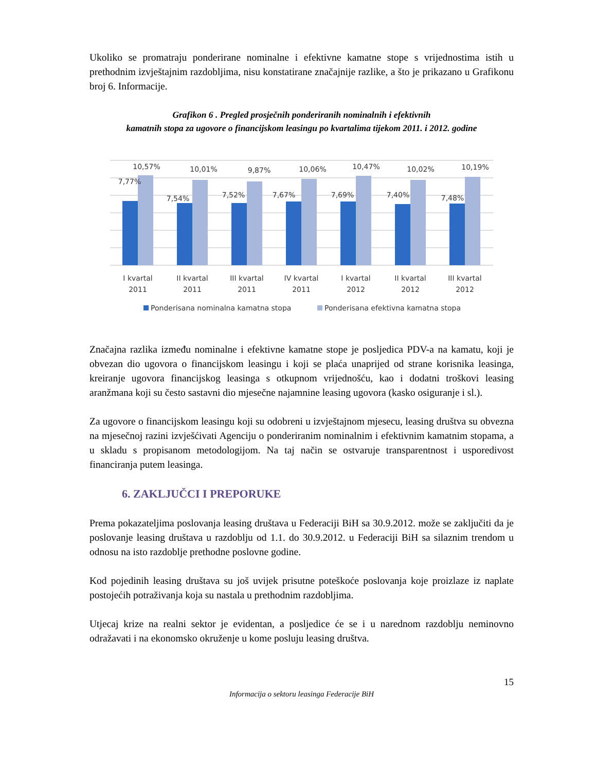Ukoliko se promatraju ponderirane nominalne i efektivne kamatne stope s vrijednostima istih u prethodnim izvještajnim razdobljima, nisu konstatirane značajnije razlike, a što je prikazano u Grafikonu broj 6. Informacije.
Grafikon 6 . Pregled prosječnih ponderiranih nominalnih i efektivnih
kamatnih stopa za ugovore o financijskom leasingu po kvartalima tijekom 2011. i 2012. godine
7,77%
10,57%
I kvartal
2011
7,54%
10,01%
II kvartal
2011
7,52%
9,87%
III kvartal
2011
7,67%
10,06%
IV kvartal
2011
7,69%
10,47%
I kvartal
2012
7,40%
10,02%
II kvartal
2012
7,48%
10,19%
III kvartal
2012
Ponderisana nominalna kamatna stopa
Ponderisana efektivna kamatna stopa
Značajna razlika između nominalne i efektivne kamatne stope je posljedica PDV-a na kamatu, koji je obvezan dio ugovora o financijskom leasingu i koji se plaća unaprijed od strane korisnika leasinga, kreiranje ugovora financijskog leasinga s otkupnom vrijednošću, kao i dodatni troškovi leasing aranžmana koji su često sastavni dio mjesečne najamnine leasing ugovora (kasko osiguranje i sl.).
Za ugovore o financijskom leasingu koji su odobreni u izvještajnom mjesecu, leasing društva su obvezna na mjesečnoj razini izvješćivati Agenciju o ponderiranim nominalnim i efektivnim kamatnim stopama, a u skladu s propisanom metodologijom. Na taj način se ostvaruje transparentnost i usporedivost financiranja putem leasinga.
6. ZAKLJUČCI I PREPORUKE
Prema pokazateljima poslovanja leasing društava u Federaciji BiH sa 30.9.2012. može se zaključiti da je poslovanje leasing društava u razdoblju od 1.1. do 30.9.2012. u Federaciji BiH sa silaznim trendom u odnosu na isto razdoblje prethodne poslovne godine.
Kod pojedinih leasing društava su još uvijek prisutne poteškoće poslovanja koje proizlaze iz naplate postojećih potraživanja koja su nastala u prethodnim razdobljima.
Utjecaj krize na realni sektor je evidentan, a posljedice će se i u narednom razdoblju neminovno odražavati i na ekonomsko okruženje u kome posluju leasing društva.
15
Informacija o sektoru leasinga Federacije BiH